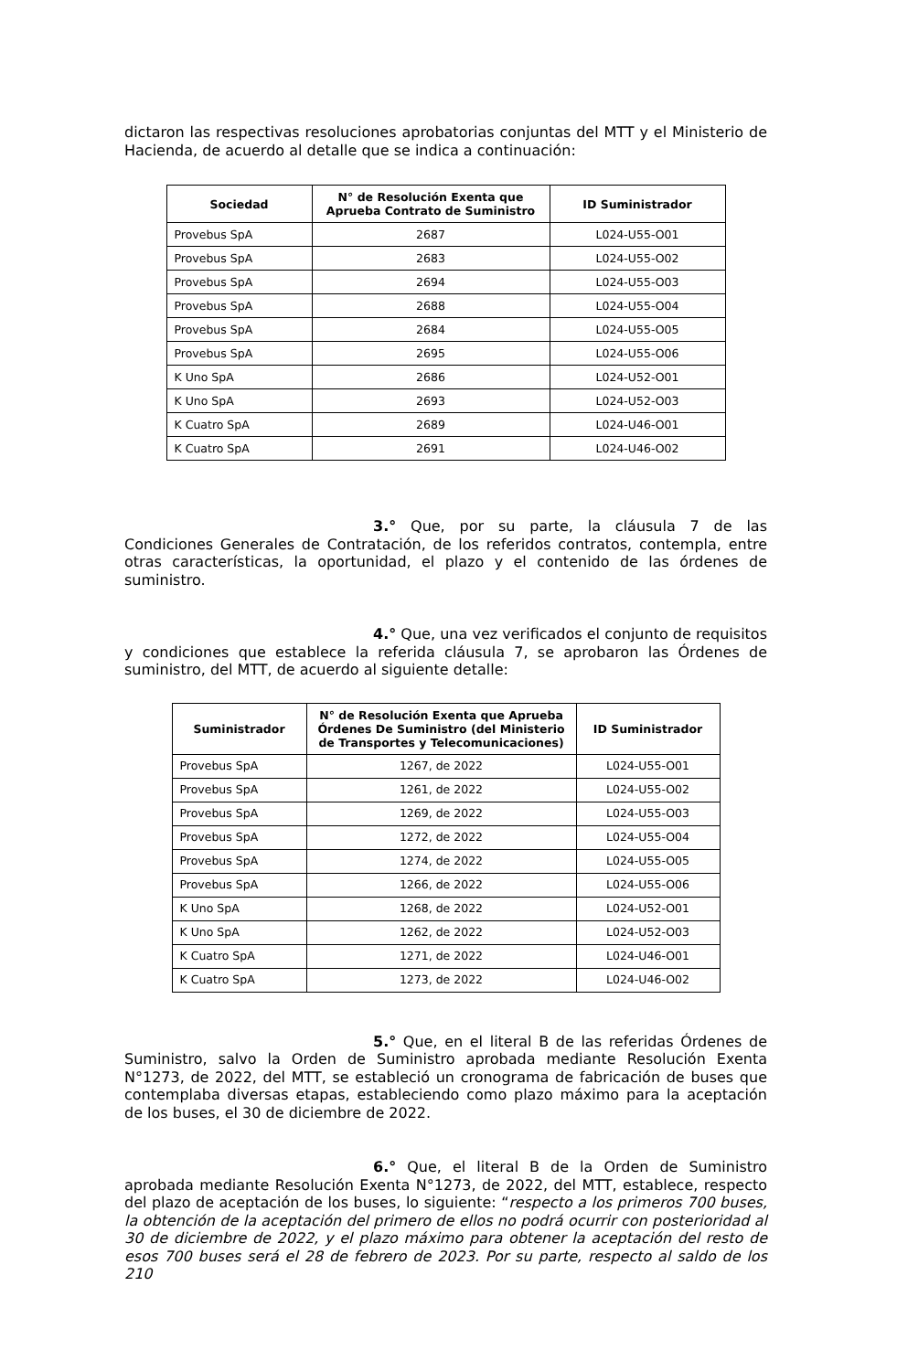dictaron las respectivas resoluciones aprobatorias conjuntas del MTT y el Ministerio de Hacienda, de acuerdo al detalle que se indica a continuación:
| Sociedad | N° de Resolución Exenta que Aprueba Contrato de Suministro | ID Suministrador |
| --- | --- | --- |
| Provebus SpA | 2687 | L024-U55-O01 |
| Provebus SpA | 2683 | L024-U55-O02 |
| Provebus SpA | 2694 | L024-U55-O03 |
| Provebus SpA | 2688 | L024-U55-O04 |
| Provebus SpA | 2684 | L024-U55-O05 |
| Provebus SpA | 2695 | L024-U55-O06 |
| K Uno SpA | 2686 | L024-U52-O01 |
| K Uno SpA | 2693 | L024-U52-O03 |
| K Cuatro SpA | 2689 | L024-U46-O01 |
| K Cuatro SpA | 2691 | L024-U46-O02 |
3.° Que, por su parte, la cláusula 7 de las Condiciones Generales de Contratación, de los referidos contratos, contempla, entre otras características, la oportunidad, el plazo y el contenido de las órdenes de suministro.
4.° Que, una vez verificados el conjunto de requisitos y condiciones que establece la referida cláusula 7, se aprobaron las Órdenes de suministro, del MTT, de acuerdo al siguiente detalle:
| Suministrador | N° de Resolución Exenta que Aprueba Órdenes De Suministro (del Ministerio de Transportes y Telecomunicaciones) | ID Suministrador |
| --- | --- | --- |
| Provebus SpA | 1267, de 2022 | L024-U55-O01 |
| Provebus SpA | 1261, de 2022 | L024-U55-O02 |
| Provebus SpA | 1269, de 2022 | L024-U55-O03 |
| Provebus SpA | 1272, de 2022 | L024-U55-O04 |
| Provebus SpA | 1274, de 2022 | L024-U55-O05 |
| Provebus SpA | 1266, de 2022 | L024-U55-O06 |
| K Uno SpA | 1268, de 2022 | L024-U52-O01 |
| K Uno SpA | 1262, de 2022 | L024-U52-O03 |
| K Cuatro SpA | 1271, de 2022 | L024-U46-O01 |
| K Cuatro SpA | 1273, de 2022 | L024-U46-O02 |
5.° Que, en el literal B de las referidas Órdenes de Suministro, salvo la Orden de Suministro aprobada mediante Resolución Exenta N°1273, de 2022, del MTT, se estableció un cronograma de fabricación de buses que contemplaba diversas etapas, estableciendo como plazo máximo para la aceptación de los buses, el 30 de diciembre de 2022.
6.° Que, el literal B de la Orden de Suministro aprobada mediante Resolución Exenta N°1273, de 2022, del MTT, establece, respecto del plazo de aceptación de los buses, lo siguiente: “respecto a los primeros 700 buses, la obtención de la aceptación del primero de ellos no podrá ocurrir con posterioridad al 30 de diciembre de 2022, y el plazo máximo para obtener la aceptación del resto de esos 700 buses será el 28 de febrero de 2023. Por su parte, respecto al saldo de los 210